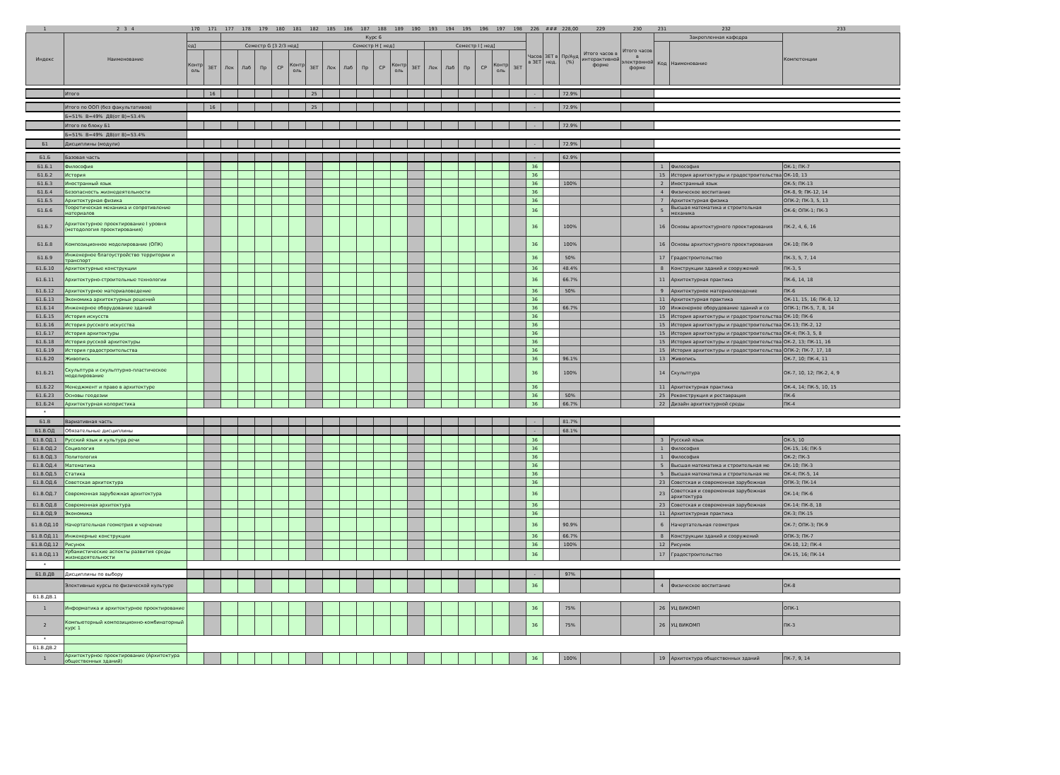| 1 | 2 3 4 | 170 | 171 | 177 | 178 | 179 | 180 | 181 | 182 | 185 | 186 | 187 | 188 | 189 | 190 | 193 | 194 | 195 | 196 | 197 | 198 | 226 | ### | 228,00 | 229 | 230 | 231 | 232 | 233 |
| Индекс | Наименование | | | Курс 6 | | | | | | | | | | | | | | | | | | Часов в ЗЕТ | ЗЕТ в нед. | Пр/Ауд (%) | Итого часов в интерактивной форме | Итого часов в электронной форме | Закрепленная кафедра | | Компетенции |
| | | ед] | | Семестр G [3 2/3 нед] | | | | | | Семестр H [ нед] | | | | | | Семестр I [ нед] | | | | | | | | | | | Код | Наименование | |
| | | Контр оль | ЗЕТ | Лек | Лаб | Пр | СР | Контр оль | ЗЕТ | Лек | Лаб | Пр | СР | Контр оль | ЗЕТ | Лек | Лаб | Пр | СР | Контр оль | ЗЕТ | | | | | | | | |
| | Итого | | 16 | | | | | | 25 | | | | | | | | | | | | | - | | 72.9% | | | | | |
| | Итого по ООП (без факультативов) | | 16 | | | | | | 25 | | | | | | | | | | | | | - | | 72.9% | | | | | |
| | Б=51% В=49% ДВ(от В)=53.4% | | | | | | | | | | | | | | | | | | | | | | | | | | | | |
| | Итого по блоку Б1 | | | | | | | | | | | | | | | | | | | | | - | | 72.9% | | | | | |
| | Б=51% В=49% ДВ(от В)=53.4% | | | | | | | | | | | | | | | | | | | | | | | | | | | | |
| Б1 | Дисциплины (модули) | | | | | | | | | | | | | | | | | | | | | - | | 72.9% | | | | | |
| Б1.Б | Базовая часть | | | | | | | | | | | | | | | | | | | | | - | | 62.9% | | | | | |
| Б1.Б.1 | Философия | | | | | | | | | | | | | | | | | | | | | 36 | | | | | 1 | Философия | ОК-1; ПК-7 |
| Б1.Б.2 | История | | | | | | | | | | | | | | | | | | | | | 36 | | | | | 15 | История архитектуры и градостроительства | ОК-10, 13 |
| Б1.Б.3 | Иностранный язык | | | | | | | | | | | | | | | | | | | | | 36 | | 100% | | | 2 | Иностранный язык | ОК-5; ПК-13 |
| Б1.Б.4 | Безопасность жизнедеятельности | | | | | | | | | | | | | | | | | | | | | 36 | | | | | 4 | Физическое воспитание | ОК-8, 9; ПК-12, 14 |
| Б1.Б.5 | Архитектурная физика | | | | | | | | | | | | | | | | | | | | | 36 | | | | | 7 | Архитектурная физика | ОПК-2; ПК-3, 5, 13 |
| Б1.Б.6 | Теоретическая механика и сопротивление материалов | | | | | | | | | | | | | | | | | | | | | 36 | | | | | 5 | Высшая математика и строительная механика | ОК-6; ОПК-1; ПК-3 |
| Б1.Б.7 | Архитектурное проектирование I уровня (методология проектирования) | | | | | | | | | | | | | | | | | | | | | 36 | | 100% | | | 16 | Основы архитектурного проектирования | ПК-2, 4, 6, 16 |
| Б1.Б.8 | Композиционное моделирование (ОПК) | | | | | | | | | | | | | | | | | | | | | 36 | | 100% | | | 16 | Основы архитектурного проектирования | ОК-10; ПК-9 |
| Б1.Б.9 | Инженерное благоустройство территории и транспорт | | | | | | | | | | | | | | | | | | | | | 36 | | 50% | | | 17 | Градостроительство | ПК-3, 5, 7, 14 |
| Б1.Б.10 | Архитектурные конструкции | | | | | | | | | | | | | | | | | | | | | 36 | | 48.4% | | | 8 | Конструкции зданий и сооружений | ПК-3, 5 |
| Б1.Б.11 | Архитектурно-строительные технологии | | | | | | | | | | | | | | | | | | | | | 36 | | 66.7% | | | 11 | Архитектурная практика | ПК-6, 14, 18 |
| Б1.Б.12 | Архитектурное материаловедение | | | | | | | | | | | | | | | | | | | | | 36 | | 50% | | | 9 | Архитектурное материаловедение | ПК-6 |
| Б1.Б.13 | Экономика архитектурных решений | | | | | | | | | | | | | | | | | | | | | 36 | | | | | 11 | Архитектурная практика | ОК-11, 15, 16; ПК-8, 12 |
| Б1.Б.14 | Инженерное оборудование зданий | | | | | | | | | | | | | | | | | | | | | 36 | | 66.7% | | | 10 | Инженерное оборудование зданий и со | ОПК-1; ПК-5, 7, 8, 14 |
| Б1.Б.15 | История искусств | | | | | | | | | | | | | | | | | | | | | 36 | | | | | 15 | История архитектуры и градостроительства | ОК-10; ПК-6 |
| Б1.Б.16 | История русского искусства | | | | | | | | | | | | | | | | | | | | | 36 | | | | | 15 | История архитектуры и градостроительства | ОК-13; ПК-2, 12 |
| Б1.Б.17 | История архитектуры | | | | | | | | | | | | | | | | | | | | | 36 | | | | | 15 | История архитектуры и градостроительства | ОК-4; ПК-3, 5, 8 |
| Б1.Б.18 | История русской архитектуры | | | | | | | | | | | | | | | | | | | | | 36 | | | | | 15 | История архитектуры и градостроительства | ОК-2, 13; ПК-11, 16 |
| Б1.Б.19 | История градостроительства | | | | | | | | | | | | | | | | | | | | | 36 | | | | | 15 | История архитектуры и градостроительства | ОПК-2; ПК-7, 17, 18 |
| Б1.Б.20 | Живопись | | | | | | | | | | | | | | | | | | | | | 36 | | 96.1% | | | 13 | Живопись | ОК-7, 10; ПК-4, 11 |
| Б1.Б.21 | Скульптура и скульптурно-пластическое моделирование | | | | | | | | | | | | | | | | | | | | | 36 | | 100% | | | 14 | Скульптура | ОК-7, 10, 12; ПК-2, 4, 9 |
| Б1.Б.22 | Менеджмент и право в архитектуре | | | | | | | | | | | | | | | | | | | | | 36 | | | | | 11 | Архитектурная практика | ОК-4, 14; ПК-5, 10, 15 |
| Б1.Б.23 | Основы геодезии | | | | | | | | | | | | | | | | | | | | | 36 | | 50% | | | 25 | Реконструкция и реставрация | ПК-6 |
| Б1.Б.24 | Архитектурная колористика | | | | | | | | | | | | | | | | | | | | | 36 | | 66.7% | | | 22 | Дизайн архитектурной среды | ПК-4 |
| * | | | | | | | | | | | | | | | | | | | | | | | | | | | | | |
| Б1.В | Вариативная часть | | | | | | | | | | | | | | | | | | | | | - | | 81.7% | | | | | |
| Б1.В.ОД | Обязательные дисциплины | | | | | | | | | | | | | | | | | | | | | - | | 68.1% | | | | | |
| Б1.В.ОД.1 | Русский язык и культура речи | | | | | | | | | | | | | | | | | | | | | 36 | | | | | 3 | Русский язык | ОК-5, 10 |
| Б1.В.ОД.2 | Социология | | | | | | | | | | | | | | | | | | | | | 36 | | | | | 1 | Философия | ОК-15, 16; ПК-5 |
| Б1.В.ОД.3 | Политология | | | | | | | | | | | | | | | | | | | | | 36 | | | | | 1 | Философия | ОК-2; ПК-3 |
| Б1.В.ОД.4 | Математика | | | | | | | | | | | | | | | | | | | | | 36 | | | | | 5 | Высшая математика и строительная ме | ОК-10; ПК-3 |
| Б1.В.ОД.5 | Статика | | | | | | | | | | | | | | | | | | | | | 36 | | | | | 5 | Высшая математика и строительная ме | ОК-4; ПК-5, 14 |
| Б1.В.ОД.6 | Советская архитектура | | | | | | | | | | | | | | | | | | | | | 36 | | | | | 23 | Советская и современная зарубежная | ОПК-3; ПК-14 |
| Б1.В.ОД.7 | Современная зарубежная архитектура | | | | | | | | | | | | | | | | | | | | | 36 | | | | | 23 | Советская и современная зарубежная архитектура | ОК-14; ПК-6 |
| Б1.В.ОД.8 | Современная архитектура | | | | | | | | | | | | | | | | | | | | | 36 | | | | | 23 | Советская и современная зарубежная | ОК-14; ПК-8, 18 |
| Б1.В.ОД.9 | Экономика | | | | | | | | | | | | | | | | | | | | | 36 | | | | | 11 | Архитектурная практика | ОК-3; ПК-15 |
| Б1.В.ОД.10 | Начертательная геометрия и черчение | | | | | | | | | | | | | | | | | | | | | 36 | | 90.9% | | | 6 | Начертательная геометрия | ОК-7; ОПК-3; ПК-9 |
| Б1.В.ОД.11 | Инженерные конструкции | | | | | | | | | | | | | | | | | | | | | 36 | | 66.7% | | | 8 | Конструкции зданий и сооружений | ОПК-3; ПК-7 |
| Б1.В.ОД.12 | Рисунок | | | | | | | | | | | | | | | | | | | | | 36 | | 100% | | | 12 | Рисунок | ОК-10, 12; ПК-4 |
| Б1.В.ОД.13 | Урбанистические аспекты развития среды жизнедеятельности | | | | | | | | | | | | | | | | | | | | | 36 | | | | | 17 | Градостроительство | ОК-15, 16; ПК-14 |
| * | | | | | | | | | | | | | | | | | | | | | | | | | | | | | |
| Б1.В.ДВ | Дисциплины по выбору | | | | | | | | | | | | | | | | | | | | | - | | 97% | | | | | |
| | Элективные курсы по физической культуре | | | | | | | | | | | | | | | | | | | | | 36 | | | | | 4 | Физическое воспитание | ОК-8 |
| Б1.В.ДВ.1 | | | | | | | | | | | | | | | | | | | | | | | | | | | | | |
| 1 | Информатика и архитектурное проектирование | | | | | | | | | | | | | | | | | | | | | 36 | | 75% | | | 26 | УЦ ВИКОМП | ОПК-1 |
| 2 | Компьютерный композиционно-комбинаторный курс 1 | | | | | | | | | | | | | | | | | | | | | 36 | | 75% | | | 26 | УЦ ВИКОМП | ПК-3 |
| * | | | | | | | | | | | | | | | | | | | | | | | | | | | | | |
| Б1.В.ДВ.2 | | | | | | | | | | | | | | | | | | | | | | | | | | | | | |
| 1 | Архитектурное проектирование (Архитектура общественных зданий) | | | | | | | | | | | | | | | | | | | | | 36 | | 100% | | | 19 | Архитектура общественных зданий | ПК-7, 9, 14 |